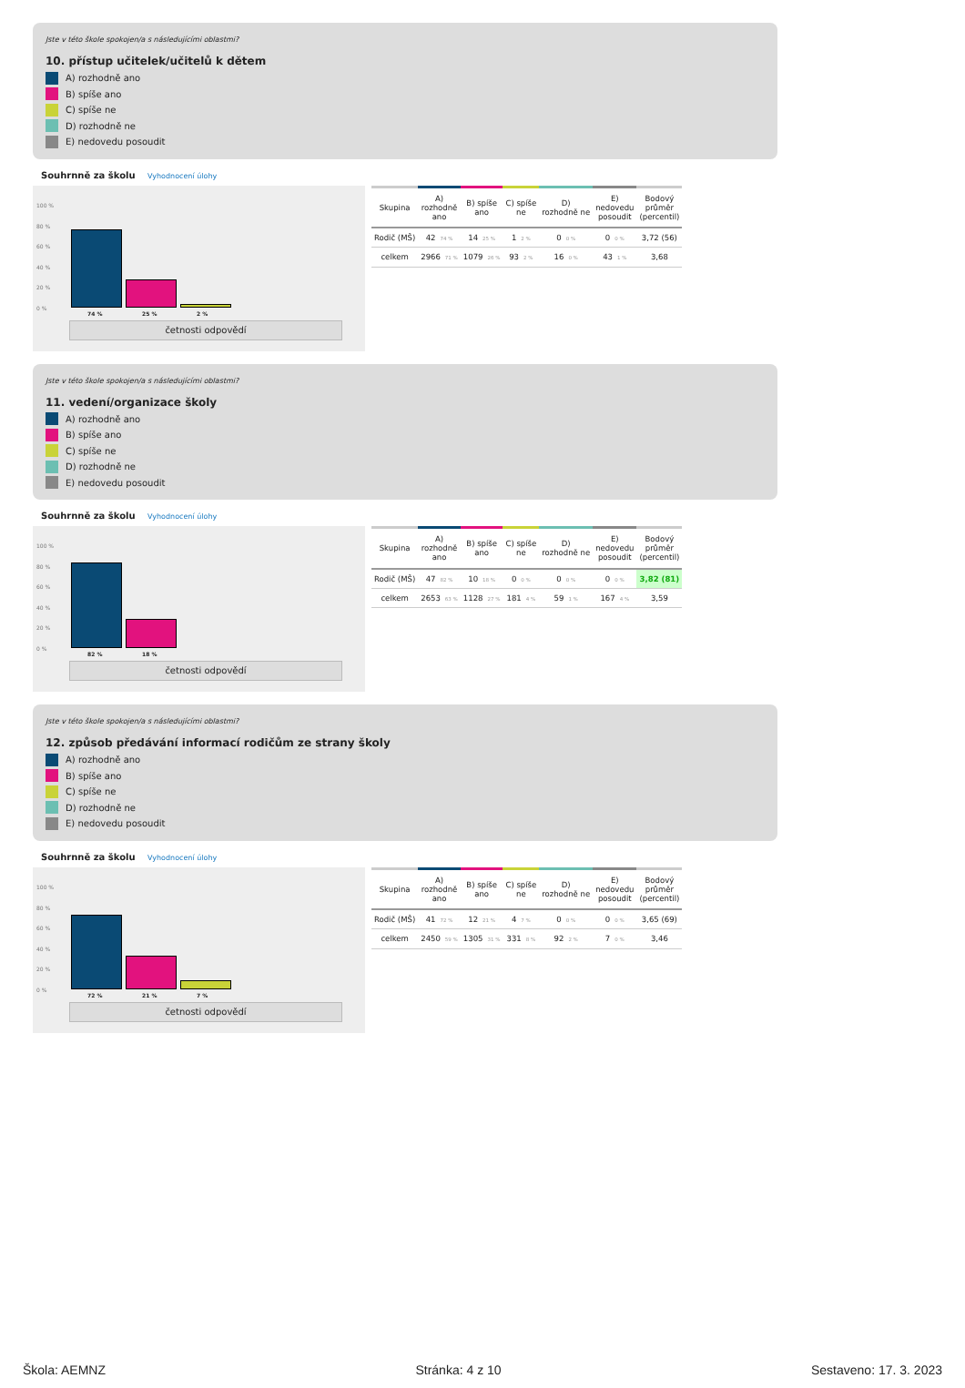Jste v této škole spokojen/a s následujícími oblastmi?
10. přístup učitelek/učitelů k dětem
A) rozhodně ano
B) spíše ano
C) spíše ne
D) rozhodně ne
E) nedovedu posoudit
Souhrnně za školu Vyhodnocení úlohy
100 %
80 %
60 %
40 %
20 %
0 %
74 % 25 % 2 %
četnosti odpovědí
| Skupina | A) rozhodně ano | B) spíše ano | C) spíše ne | D) rozhodně ne | E) nedovedu posoudit | Bodový průměr (percentil) |
| --- | --- | --- | --- | --- | --- | --- |
| Rodič (MŠ) | 42 74 % | 14 25 % | 1 2 % | 0 0 % | 0 0 % | 3,72 (56) |
| celkem | 2966 71 % | 1079 26 % | 93 2 % | 16 0 % | 43 1 % | 3,68 |
Jste v této škole spokojen/a s následujícími oblastmi?
11. vedení/organizace školy
A) rozhodně ano
B) spíše ano
C) spíše ne
D) rozhodně ne
E) nedovedu posoudit
Souhrnně za školu Vyhodnocení úlohy
100 %
80 %
60 %
40 %
20 %
0 %
82 % 18 %
četnosti odpovědí
| Skupina | A) rozhodně ano | B) spíše ano | C) spíše ne | D) rozhodně ne | E) nedovedu posoudit | Bodový průměr (percentil) |
| --- | --- | --- | --- | --- | --- | --- |
| Rodič (MŠ) | 47 82 % | 10 18 % | 0 0 % | 0 0 % | 0 0 % | 3,82 (81) |
| celkem | 2653 63 % | 1128 27 % | 181 4 % | 59 1 % | 167 4 % | 3,59 |
Jste v této škole spokojen/a s následujícími oblastmi?
12. způsob předávání informací rodičům ze strany školy
A) rozhodně ano
B) spíše ano
C) spíše ne
D) rozhodně ne
E) nedovedu posoudit
Souhrnně za školu Vyhodnocení úlohy
100 %
80 %
60 %
40 %
20 %
0 %
72 % 21 % 7 %
četnosti odpovědí
| Skupina | A) rozhodně ano | B) spíše ano | C) spíše ne | D) rozhodně ne | E) nedovedu posoudit | Bodový průměr (percentil) |
| --- | --- | --- | --- | --- | --- | --- |
| Rodič (MŠ) | 41 72 % | 12 21 % | 4 7 % | 0 0 % | 0 0 % | 3,65 (69) |
| celkem | 2450 59 % | 1305 31 % | 331 8 % | 92 2 % | 7 0 % | 3,46 |
Škola: AEMNZ Stránka: 4 z 10 Sestaveno: 17. 3. 2023